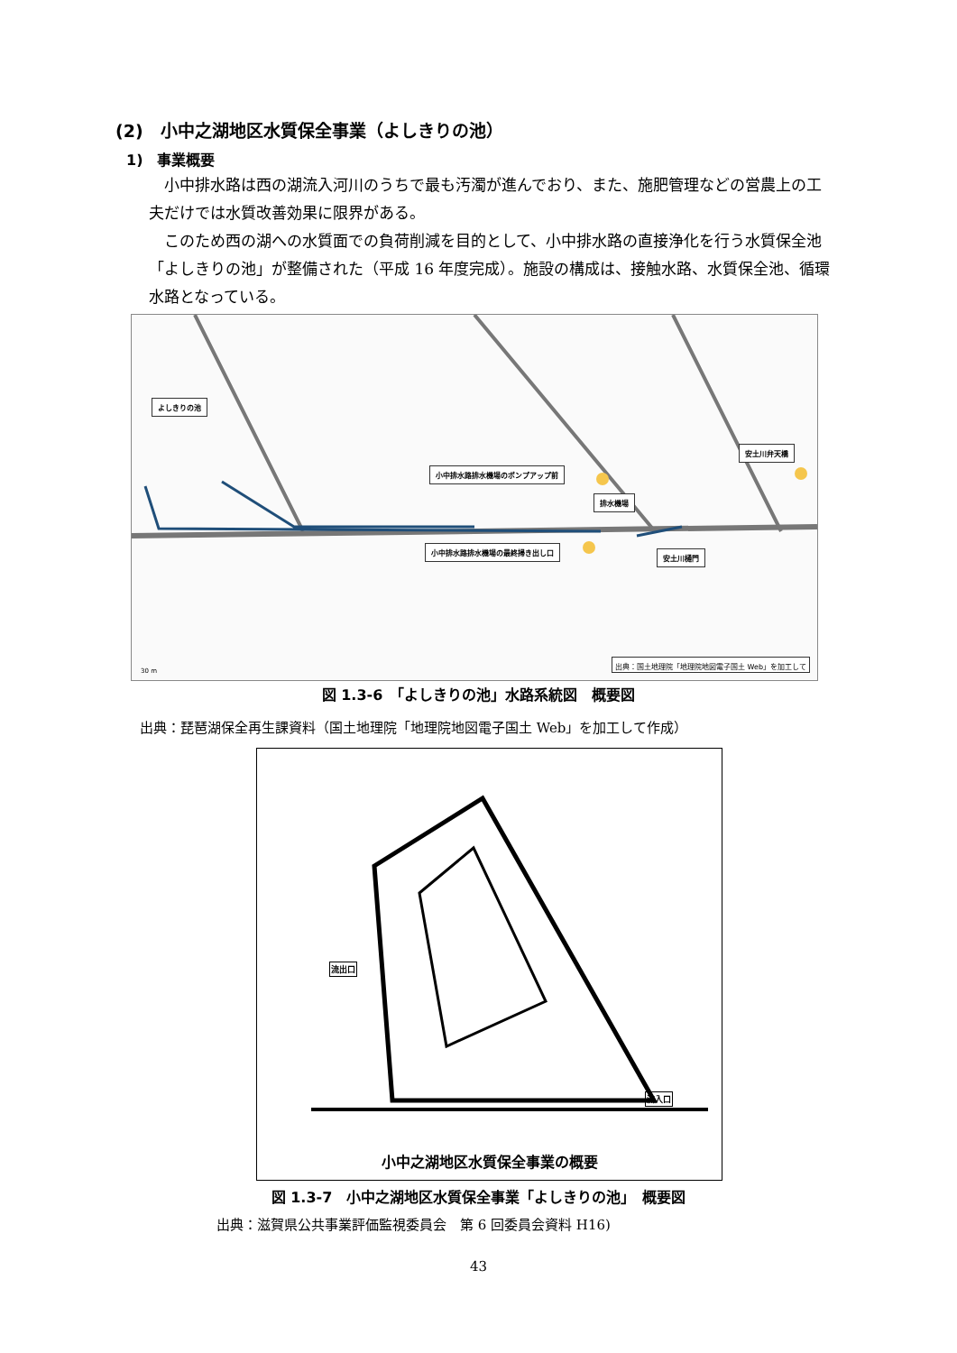(2)　小中之湖地区水質保全事業（よしきりの池）
1)　事業概要
　小中排水路は西の湖流入河川のうちで最も汚濁が進んでおり、また、施肥管理などの営農上の工夫だけでは水質改善効果に限界がある。
　このため西の湖への水質面での負荷削減を目的として、小中排水路の直接浄化を行う水質保全池「よしきりの池」が整備された（平成 16 年度完成）。施設の構成は、接触水路、水質保全池、循環水路となっている。
よしきりの池
小中排水路排水機場のポンプアップ前
排水機場
安土川弁天橋
小中排水路排水機場の最終掃き出し口
安土川樋門
30 m
出典：国土地理院「地理院地図電子国土 Web」を加工して
図 1.3-6　「よしきりの池」水路系統図　概要図
出典：琵琶湖保全再生課資料（国土地理院「地理院地図電子国土 Web」を加工して作成）
流出口
流入口
小中之湖地区水質保全事業の概要
図 1.3-7　小中之湖地区水質保全事業「よしきりの池」　概要図
出典：滋賀県公共事業評価監視委員会　第 6 回委員会資料 H16)
43